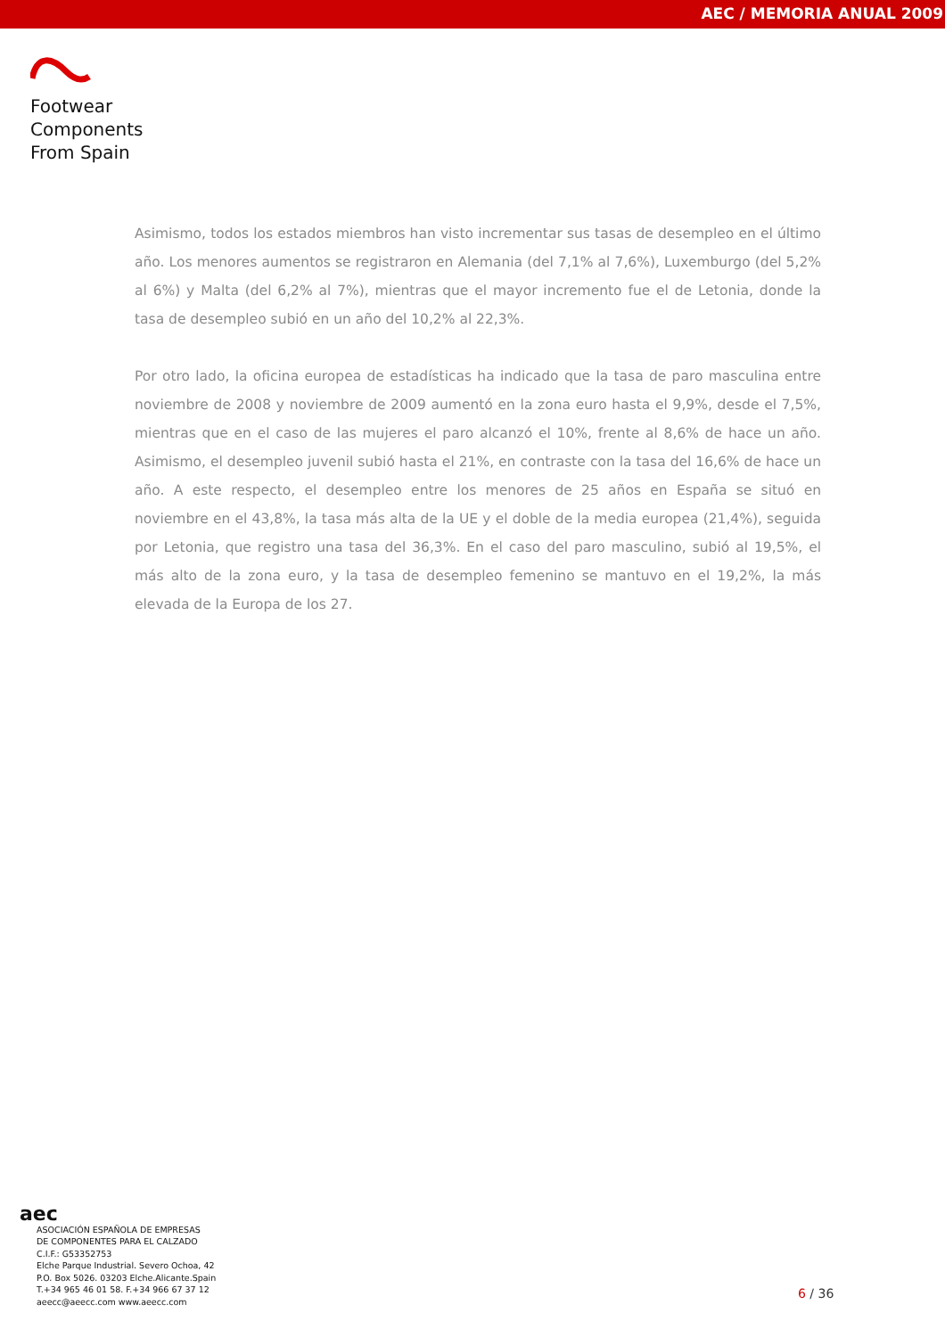AEC / MEMORIA ANUAL 2009
Footwear
Components
From Spain
Asimismo, todos los estados miembros han visto incrementar sus tasas de desempleo en el último año. Los menores aumentos se registraron en Alemania (del 7,1% al 7,6%), Luxemburgo (del 5,2% al 6%) y Malta (del 6,2% al 7%), mientras que el mayor incremento fue el de Letonia, donde la tasa de desempleo subió en un año del 10,2% al 22,3%.
Por otro lado, la oficina europea de estadísticas ha indicado que la tasa de paro masculina entre noviembre de 2008 y noviembre de 2009 aumentó en la zona euro hasta el 9,9%, desde el 7,5%, mientras que en el caso de las mujeres el paro alcanzó el 10%, frente al 8,6% de hace un año. Asimismo, el desempleo juvenil subió hasta el 21%, en contraste con la tasa del 16,6% de hace un año. A este respecto, el desempleo entre los menores de 25 años en España se situó en noviembre en el 43,8%, la tasa más alta de la UE y el doble de la media europea (21,4%), seguida por Letonia, que registro una tasa del 36,3%. En el caso del paro masculino, subió al 19,5%, el más alto de la zona euro, y la tasa de desempleo femenino se mantuvo en el 19,2%, la más elevada de la Europa de los 27.
aec
ASOCIACIÓN ESPAÑOLA DE EMPRESAS
DE COMPONENTES PARA EL CALZADO
C.I.F.: G53352753
Elche Parque Industrial. Severo Ochoa, 42
P.O. Box 5026. 03203 Elche.Alicante.Spain
T.+34 965 46 01 58. F.+34 966 67 37 12
aeecc@aeecc.com www.aeecc.com
6 / 36